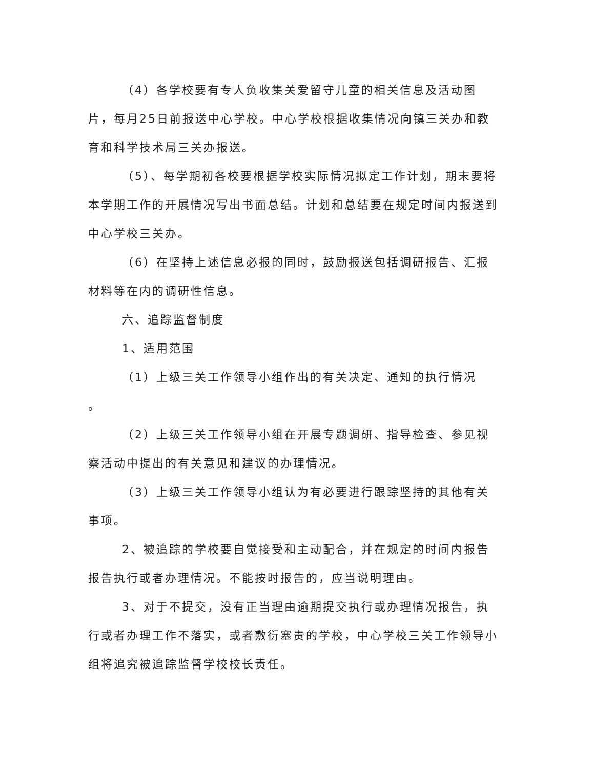（4）各学校要有专人负收集关爱留守儿童的相关信息及活动图片，每月25日前报送中心学校。中心学校根据收集情况向镇三关办和教育和科学技术局三关办报送。
（5）、每学期初各校要根据学校实际情况拟定工作计划，期末要将本学期工作的开展情况写出书面总结。计划和总结要在规定时间内报送到中心学校三关办。
（6）在坚持上述信息必报的同时，鼓励报送包括调研报告、汇报材料等在内的调研性信息。
六、追踪监督制度
1、适用范围
（1）上级三关工作领导小组作出的有关决定、通知的执行情况
。
（2）上级三关工作领导小组在开展专题调研、指导检查、参见视察活动中提出的有关意见和建议的办理情况。
（3）上级三关工作领导小组认为有必要进行跟踪坚持的其他有关事项。
2、被追踪的学校要自觉接受和主动配合，并在规定的时间内报告报告执行或者办理情况。不能按时报告的，应当说明理由。
3、对于不提交，没有正当理由逾期提交执行或办理情况报告，执行或者办理工作不落实，或者敷衍塞责的学校，中心学校三关工作领导小组将追究被追踪监督学校校长责任。